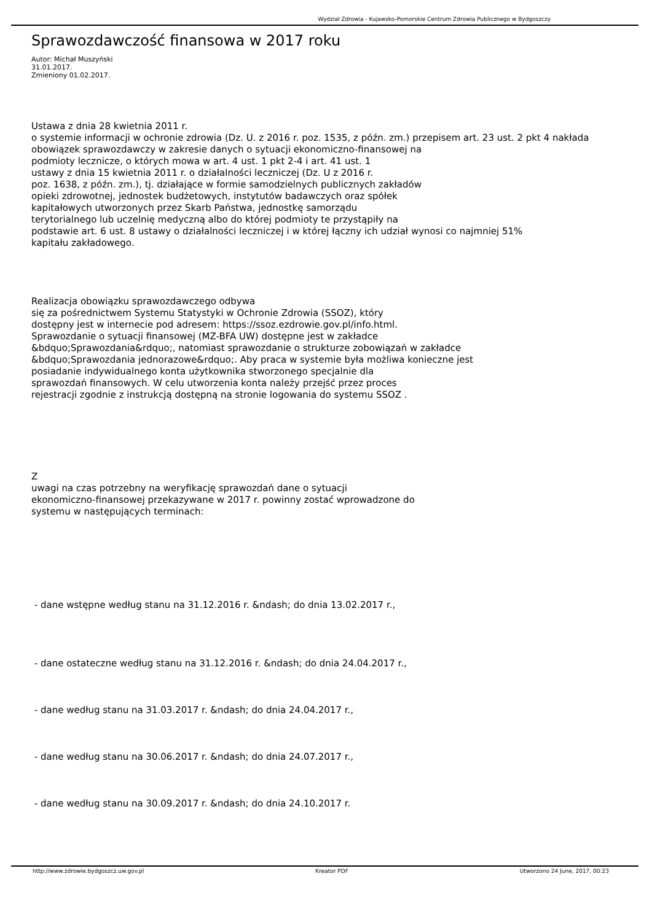Wydział Zdrowia - Kujawsko-Pomorskie Centrum Zdrowia Publicznego w Bydgoszczy
Sprawozdawczość finansowa w 2017 roku
Autor: Michał Muszyński
31.01.2017.
Zmieniony 01.02.2017.
Ustawa z dnia 28 kwietnia 2011 r.
o systemie informacji w ochronie zdrowia (Dz. U. z 2016 r. poz. 1535, z późn. zm.) przepisem art. 23 ust. 2 pkt 4 nakłada
obowiązek sprawozdawczy w zakresie danych o sytuacji ekonomiczno-finansowej na
podmioty lecznicze, o których mowa w art. 4 ust. 1 pkt 2-4 i art. 41 ust. 1
ustawy z dnia 15 kwietnia 2011 r. o działalności leczniczej (Dz. U z 2016 r.
poz. 1638, z późn. zm.), tj. działające w formie samodzielnych publicznych zakładów
opieki zdrowotnej, jednostek budżetowych, instytutów badawczych oraz spółek
kapitałowych utworzonych przez Skarb Państwa, jednostkę samorządu
terytorialnego lub uczelnię medyczną albo do której podmioty te przystąpiły na
podstawie art. 6 ust. 8 ustawy o działalności leczniczej i w której łączny ich udział wynosi co najmniej 51%
kapitału zakładowego.
Realizacja obowiązku sprawozdawczego odbywa
się za pośrednictwem Systemu Statystyki w Ochronie Zdrowia (SSOZ), który
dostępny jest w internecie pod adresem: https://ssoz.ezdrowie.gov.pl/info.html.
Sprawozdanie o sytuacji finansowej (MZ-BFA UW) dostępne jest w zakładce
&bdquo;Sprawozdania&rdquo;, natomiast sprawozdanie o strukturze zobowiązań w zakładce
&bdquo;Sprawozdania jednorazowe&rdquo;. Aby praca w systemie była możliwa konieczne jest
posiadanie indywidualnego konta użytkownika stworzonego specjalnie dla
sprawozdań finansowych. W celu utworzenia konta należy przejść przez proces
rejestracji zgodnie z instrukcją dostępną na stronie logowania do systemu SSOZ .
Z
uwagi na czas potrzebny na weryfikację sprawozdań dane o sytuacji
ekonomiczno-finansowej przekazywane w 2017 r. powinny zostać wprowadzone do
systemu w następujących terminach:
- dane wstępne według stanu na 31.12.2016 r. &ndash; do dnia 13.02.2017 r.,
- dane ostateczne według stanu na 31.12.2016 r. &ndash; do dnia 24.04.2017 r.,
- dane według stanu na 31.03.2017 r. &ndash; do dnia 24.04.2017 r.,
- dane według stanu na 30.06.2017 r. &ndash; do dnia 24.07.2017 r.,
- dane według stanu na 30.09.2017 r. &ndash; do dnia 24.10.2017 r.
http://www.zdrowie.bydgoszcz.uw.gov.pl Kreator PDF Utworzono 24 June, 2017, 00:23